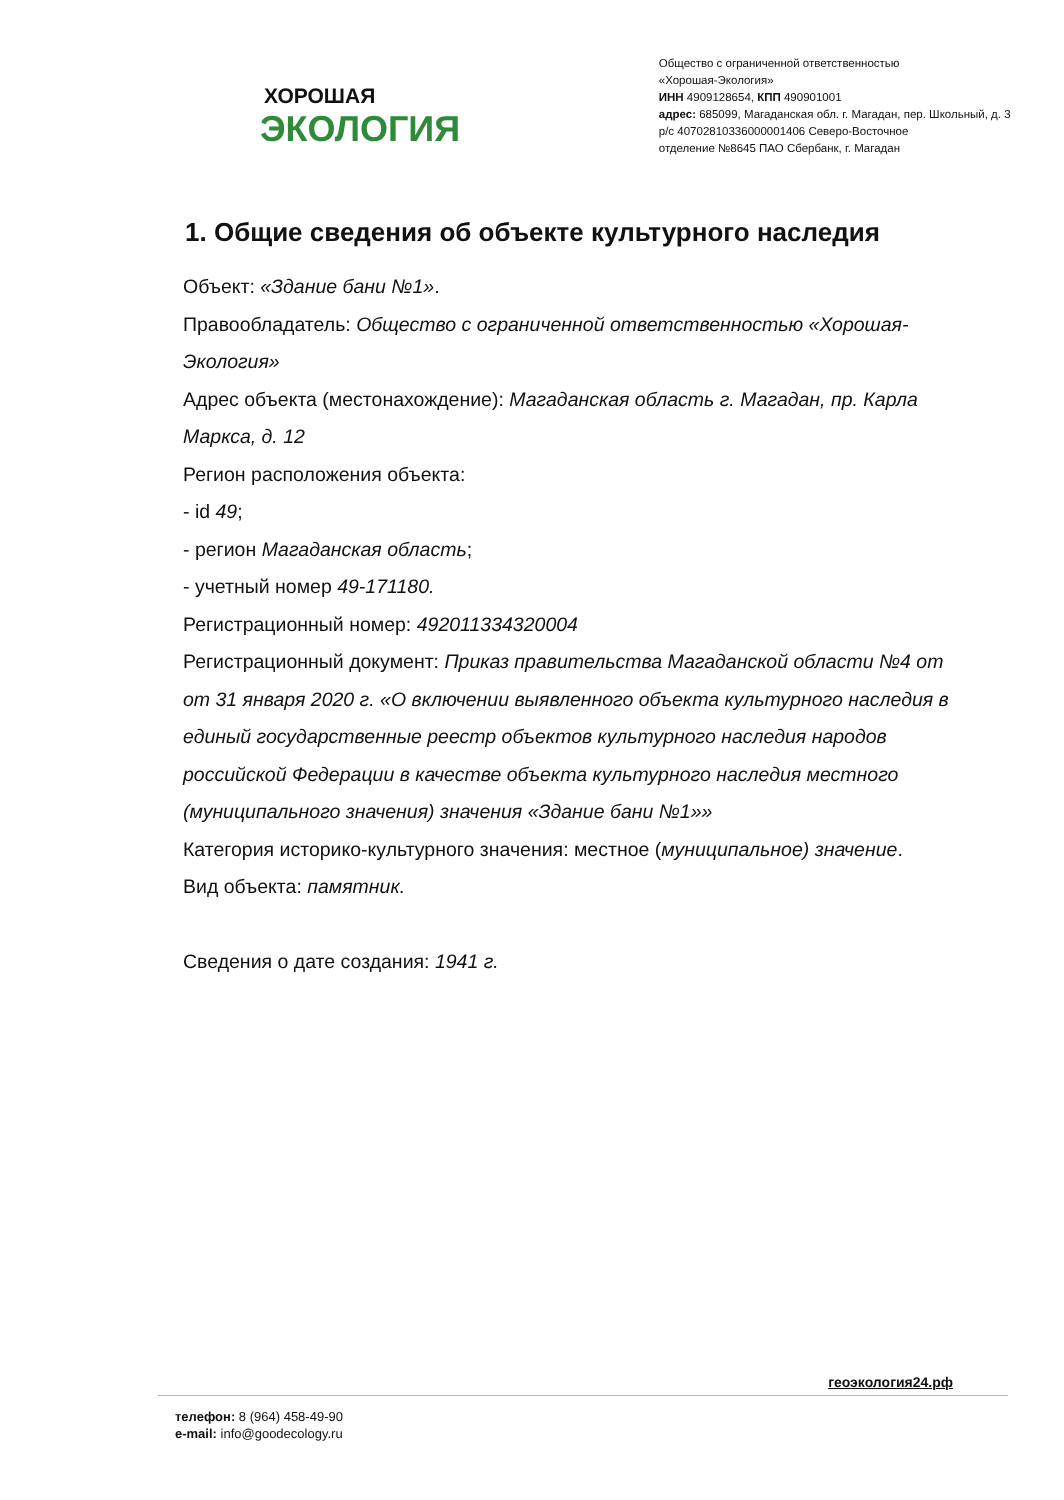ХОРОШАЯ
ЭКОЛОГИЯ
Общество с ограниченной ответственностью
«Хорошая-Экология»
ИНН 4909128654, КПП 490901001
адрес: 685099, Магаданская обл. г. Магадан, пер. Школьный, д. 3
р/с 40702810336000001406 Северо-Восточное
отделение №8645 ПАО Сбербанк, г. Магадан
1. Общие сведения об объекте культурного наследия
Объект: «Здание бани №1».
Правообладатель: Общество с ограниченной ответственностью «Хорошая-Экология»
Адрес объекта (местонахождение): Магаданская область г. Магадан, пр. Карла Маркса, д. 12
Регион расположения объекта:
- id 49;
- регион Магаданская область;
- учетный номер 49-171180.
Регистрационный номер: 492011334320004
Регистрационный документ: Приказ правительства Магаданской области №4 от от 31 января 2020 г. «О включении выявленного объекта культурного наследия в единый государственные реестр объектов культурного наследия народов российской Федерации в качестве объекта культурного наследия местного (муниципального значения) значения «Здание бани №1»»
Категория историко-культурного значения: местное (муниципальное) значение.
Вид объекта: памятник.
Сведения о дате создания: 1941 г.
геоэкология24.рф
телефон: 8 (964) 458-49-90
e-mail: info@goodecology.ru